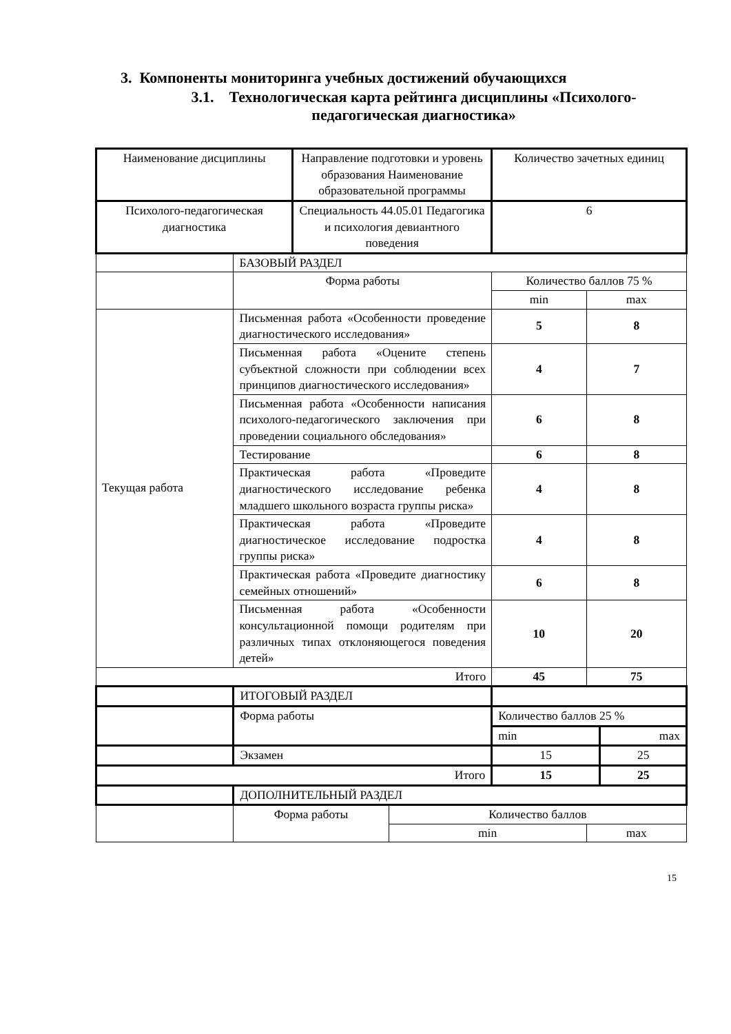3. Компоненты мониторинга учебных достижений обучающихся
3.1. Технологическая карта рейтинга дисциплины «Психолого-педагогическая диагностика»
| Наименование дисциплины | | Направление подготовки и уровень образования Наименование образовательной программы | | Количество зачетных единиц | | |
| Психолого-педагогическая диагностика | | Специальность 44.05.01 Педагогика и психология девиантного поведения | | 6 | | |
| | БАЗОВЫЙ РАЗДЕЛ | | | | | |
| | Форма работы | | | Количество баллов 75 % | | |
| | | | | min | max | |
| Текущая работа | Письменная работа «Особенности проведение диагностического исследования» | | | 5 | 8 | |
| | Письменная работа «Оцените степень субъектной сложности при соблюдении всех принципов диагностического исследования» | | | 4 | 7 | |
| | Письменная работа «Особенности написания психолого-педагогического заключения при проведении социального обследования» | | | 6 | 8 | |
| | Тестирование | | | 6 | 8 | |
| | Практическая работа «Проведите диагностического исследование ребенка младшего школьного возраста группы риска» | | | 4 | 8 | |
| | Практическая работа «Проведите диагностическое исследование подростка группы риска» | | | 4 | 8 | |
| | Практическая работа «Проведите диагностику семейных отношений» | | | 6 | 8 | |
| | Письменная работа «Особенности консультационной помощи родителям при различных типах отклоняющегося поведения детей» | | | 10 | 20 | |
| Итого | | | | 45 | 75 | |
| | ИТОГОВЫЙ РАЗДЕЛ | | | | | |
| | Форма работы | | | Количество баллов 25 % | | |
| | | | | min | | max |
| | Экзамен | | | 15 | | 25 |
| Итого | | | | 15 | | 25 |
| | ДОПОЛНИТЕЛЬНЫЙ РАЗДЕЛ | | | | | |
| | Форма работы | | Количество баллов | | | |
| | | | min | | max | |
15